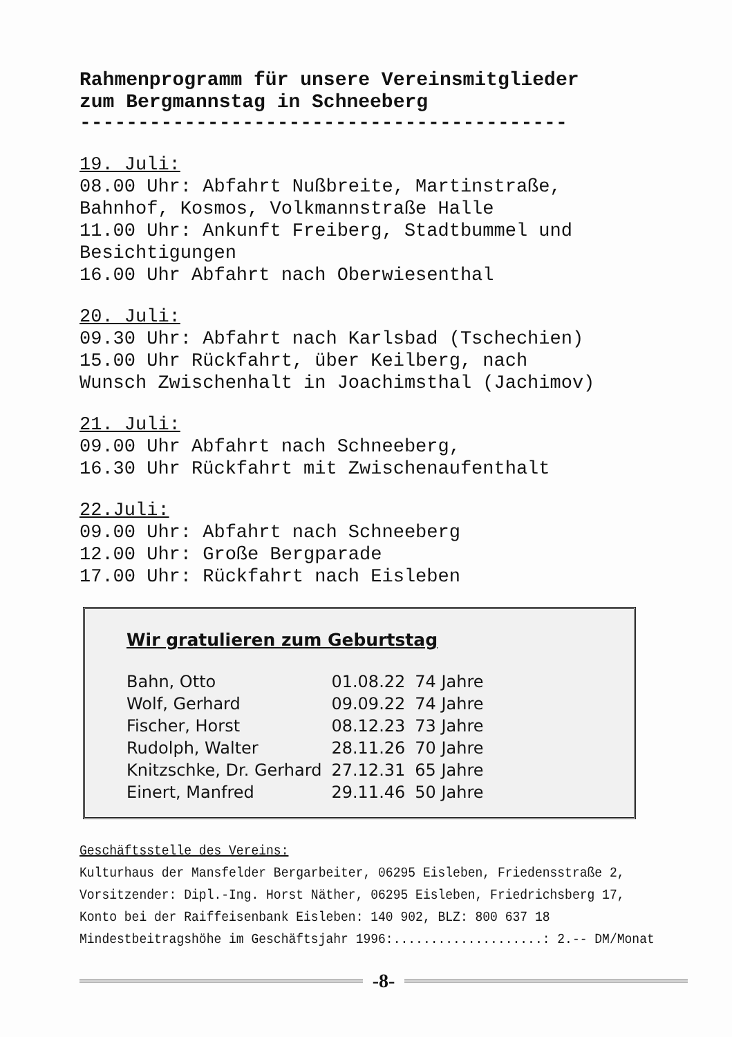Rahmenprogramm für unsere Vereinsmitglieder
zum Bergmannstag in Schneeberg
------------------------------------------
19. Juli:
08.00 Uhr: Abfahrt Nußbreite, Martinstraße,
Bahnhof, Kosmos, Volkmannstraße Halle
11.00 Uhr: Ankunft Freiberg, Stadtbummel und
Besichtigungen
16.00 Uhr Abfahrt nach Oberwiesenthal
20. Juli:
09.30 Uhr: Abfahrt nach Karlsbad (Tschechien)
15.00 Uhr Rückfahrt, über Keilberg, nach
Wunsch Zwischenhalt in Joachimsthal (Jachimov)
21. Juli:
09.00 Uhr Abfahrt nach Schneeberg,
16.30 Uhr Rückfahrt mit Zwischenaufenthalt
22.Juli:
09.00 Uhr: Abfahrt nach Schneeberg
12.00 Uhr: Große Bergparade
17.00 Uhr: Rückfahrt nach Eisleben
Wir gratulieren zum Geburtstag
| Bahn, Otto | 01.08.22 | 74 Jahre |
| Wolf, Gerhard | 09.09.22 | 74 Jahre |
| Fischer, Horst | 08.12.23 | 73 Jahre |
| Rudolph, Walter | 28.11.26 | 70 Jahre |
| Knitzschke, Dr. Gerhard | 27.12.31 | 65 Jahre |
| Einert, Manfred | 29.11.46 | 50 Jahre |
Geschäftsstelle des Vereins:
Kulturhaus der Mansfelder Bergarbeiter, 06295 Eisleben, Friedensstraße 2,
Vorsitzender: Dipl.-Ing. Horst Näther, 06295 Eisleben, Friedrichsberg 17,
Konto bei der Raiffeisenbank Eisleben: 140 902, BLZ: 800 637 18
Mindestbeitragshöhe im Geschäftsjahr 1996:....................: 2.-- DM/Monat
-8-